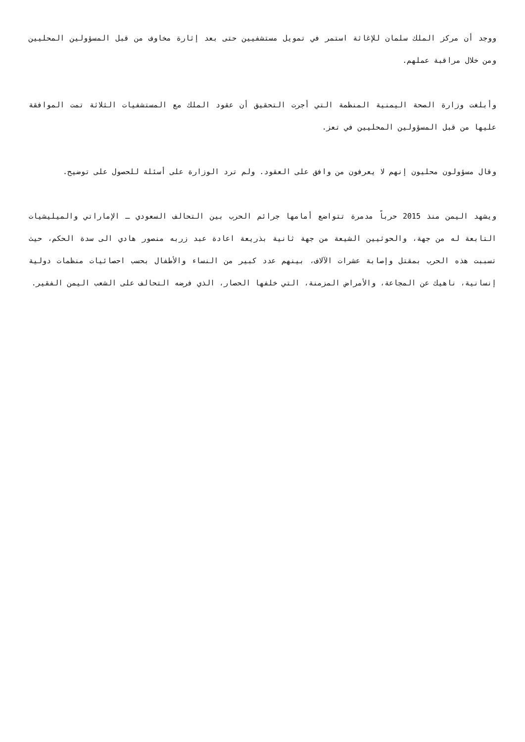ووجد أن مركز الملك سلمان للإغاثة استمر في تمويل مستشفيين حتى بعد إثارة مخاوف من قبل المسؤولين المحليين ومن خلال مراقبة عملهم.
وأبلغت وزارة الصحة اليمنية المنظمة التي أجرت التحقيق أن عقود الملك مع المستشفيات الثلاثة تمت الموافقة عليها من قبل المسؤولين المحليين في تعز.
وقال مسؤولون محليون إنهم لا يعرفون من وافق على العقود. ولم ترد الوزارة على أسئلة للحصول على توضيح.
ويشهد اليمن منذ 2015 حرباً مدمرة تتواضع أمامها جرائم الحرب بين التحالف السعودي ـ الإماراتي والميليشيات التابعة له من جهة، والحوثيين الشيعة من جهة ثانية بذريعة اعادة عبد زربه منصور هادي الى سدة الحكم، حيث تسببت هذه الحرب بمقتل وإصابة عشرات الآلاف، بينهم عدد كبير من النساء والأطفال بحسب احصائيات منظمات دولية إنسانية، ناهيك عن المجاعة، والأمراض المزمنة، التي خلفها الحصار، الذي فرضه التحالف على الشعب اليمن الفقير.